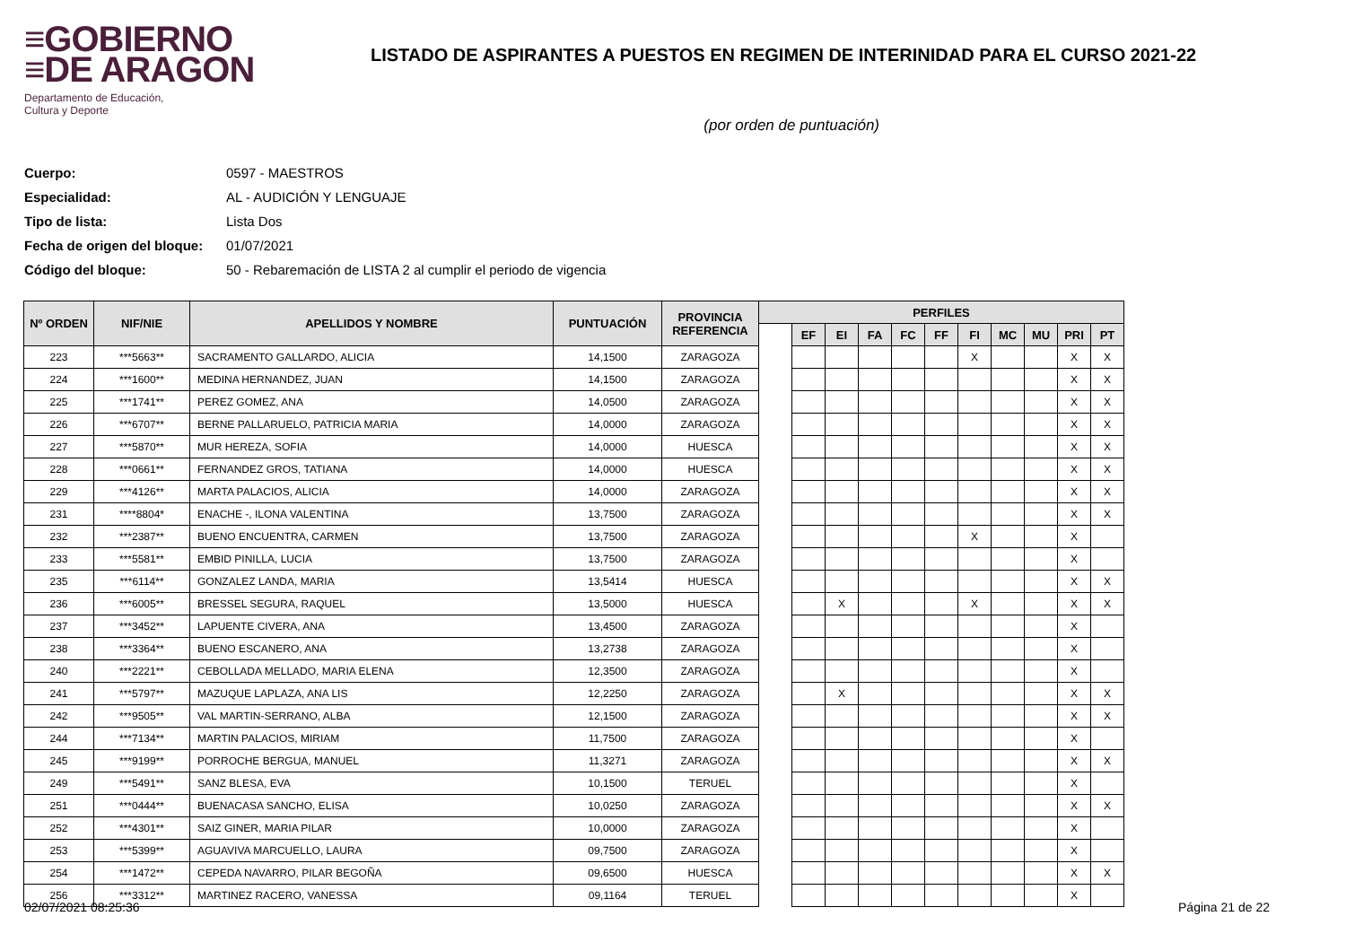≡GOBIERNO
≡DE ARAGON
Departamento de Educación,
Cultura y Deporte
LISTADO DE ASPIRANTES A PUESTOS EN REGIMEN DE INTERINIDAD PARA EL CURSO 2021-22
(por orden de puntuación)
Cuerpo: 0597 - MAESTROS
Especialidad: AL - AUDICIÓN Y LENGUAJE
Tipo de lista: Lista Dos
Fecha de origen del bloque: 01/07/2021
Código del bloque: 50 - Rebaremación de LISTA 2 al cumplir el periodo de vigencia
| Nº ORDEN | NIF/NIE | APELLIDOS Y NOMBRE | PUNTUACIÓN | PROVINCIA REFERENCIA | PERFILES | | | | | | | | | | |
| --- | --- | --- | --- | --- | --- | --- | --- | --- | --- | --- | --- | --- | --- | --- | --- |
| | | | | | | EF | EI | FA | FC | FF | FI | MC | MU | PRI | PT |
| 223 | ***5663** | SACRAMENTO GALLARDO, ALICIA | 14,1500 | ZARAGOZA | | | | | | | X | | | X | X |
| 224 | ***1600** | MEDINA HERNANDEZ, JUAN | 14,1500 | ZARAGOZA | | | | | | | | | | X | X |
| 225 | ***1741** | PEREZ GOMEZ, ANA | 14,0500 | ZARAGOZA | | | | | | | | | | X | X |
| 226 | ***6707** | BERNE PALLARUELO, PATRICIA MARIA | 14,0000 | ZARAGOZA | | | | | | | | | | X | X |
| 227 | ***5870** | MUR HEREZA, SOFIA | 14,0000 | HUESCA | | | | | | | | | | X | X |
| 228 | ***0661** | FERNANDEZ GROS, TATIANA | 14,0000 | HUESCA | | | | | | | | | | X | X |
| 229 | ***4126** | MARTA PALACIOS, ALICIA | 14,0000 | ZARAGOZA | | | | | | | | | | X | X |
| 231 | ****8804* | ENACHE -, ILONA VALENTINA | 13,7500 | ZARAGOZA | | | | | | | | | | X | X |
| 232 | ***2387** | BUENO ENCUENTRA, CARMEN | 13,7500 | ZARAGOZA | | | | | | | X | | | X | |
| 233 | ***5581** | EMBID PINILLA, LUCIA | 13,7500 | ZARAGOZA | | | | | | | | | | X | |
| 235 | ***6114** | GONZALEZ LANDA, MARIA | 13,5414 | HUESCA | | | | | | | | | | X | X |
| 236 | ***6005** | BRESSEL SEGURA, RAQUEL | 13,5000 | HUESCA | | | X | | | | X | | | X | X |
| 237 | ***3452** | LAPUENTE CIVERA, ANA | 13,4500 | ZARAGOZA | | | | | | | | | | X | |
| 238 | ***3364** | BUENO ESCANERO, ANA | 13,2738 | ZARAGOZA | | | | | | | | | | X | |
| 240 | ***2221** | CEBOLLADA MELLADO, MARIA ELENA | 12,3500 | ZARAGOZA | | | | | | | | | | X | |
| 241 | ***5797** | MAZUQUE LAPLAZA, ANA LIS | 12,2250 | ZARAGOZA | | | X | | | | | | | X | X |
| 242 | ***9505** | VAL MARTIN-SERRANO, ALBA | 12,1500 | ZARAGOZA | | | | | | | | | | X | X |
| 244 | ***7134** | MARTIN PALACIOS, MIRIAM | 11,7500 | ZARAGOZA | | | | | | | | | | X | |
| 245 | ***9199** | PORROCHE BERGUA, MANUEL | 11,3271 | ZARAGOZA | | | | | | | | | | X | X |
| 249 | ***5491** | SANZ BLESA, EVA | 10,1500 | TERUEL | | | | | | | | | | X | |
| 251 | ***0444** | BUENACASA SANCHO, ELISA | 10,0250 | ZARAGOZA | | | | | | | | | | X | X |
| 252 | ***4301** | SAIZ GINER, MARIA PILAR | 10,0000 | ZARAGOZA | | | | | | | | | | X | |
| 253 | ***5399** | AGUAVIVA MARCUELLO, LAURA | 09,7500 | ZARAGOZA | | | | | | | | | | X | |
| 254 | ***1472** | CEPEDA NAVARRO, PILAR BEGOÑA | 09,6500 | HUESCA | | | | | | | | | | X | X |
| 256 | ***3312** | MARTINEZ RACERO, VANESSA | 09,1164 | TERUEL | | | | | | | | | | X | |
02/07/2021 08:25:36 Página 21 de 22